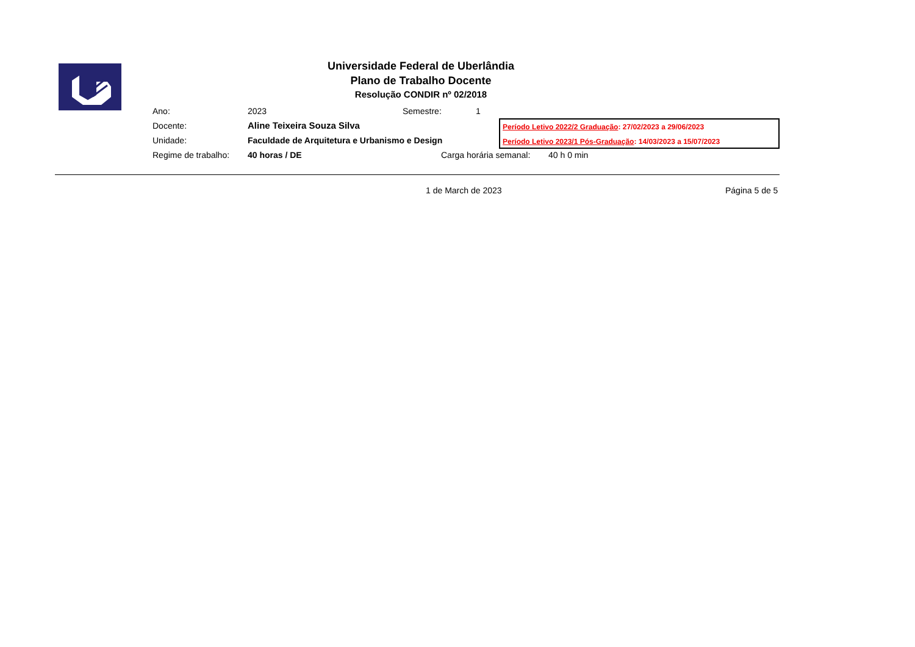Universidade Federal de Uberlândia
Plano de Trabalho Docente
Resolução CONDIR nº 02/2018
Ano: 2023 Semestre: 1
Docente: Aline Teixeira Souza Silva
Unidade: Faculdade de Arquitetura e Urbanismo e Design
Regime de trabalho: 40 horas / DE Carga horária semanal: 40 h 0 min
Período Letivo 2022/2 Graduação: 27/02/2023 a 29/06/2023
Período Letivo 2023/1 Pós-Graduação: 14/03/2023 a 15/07/2023
1 de March de 2023 Página 5 de 5